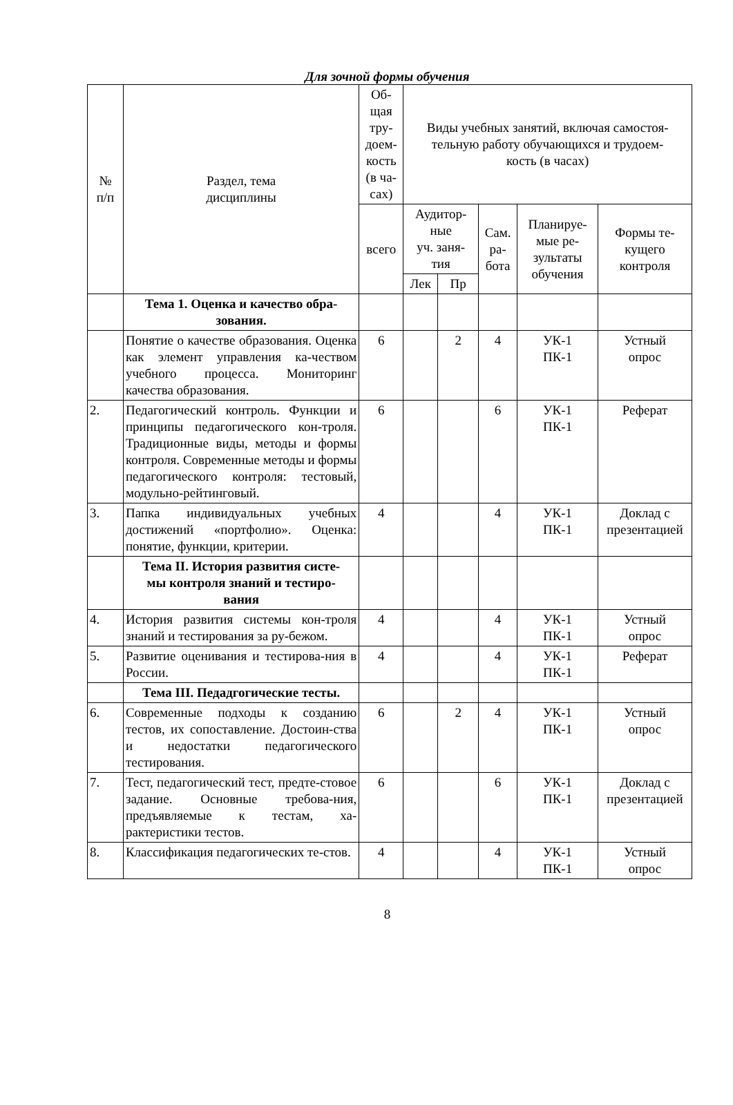Для зочной формы обучения
| № п/п | Раздел, тема дисциплины | Об- щая тру- доем- кость (в ча- сах) | Виды учебных занятий, включая самостоя- тельную работу обучающихся и трудоем- кость (в часах) | | | | |
| --- | --- | --- | --- | --- | --- | --- | --- |
| | | всего | Аудитор- ные уч. заня- тия | | Сам. ра- бота | Планируе- мые ре- зультаты обучения | Формы те- кущего контроля |
| | | | Лек | Пр | | | |
| | Тема 1. Оценка и качество обра- зования. | | | | | | |
| | Понятие о качестве образования. Оценка как элемент управления ка-чеством учебного процесса. Мониторинг качества образования. | 6 | | 2 | 4 | УК-1 ПК-1 | Устный опрос |
| 2. | Педагогический контроль. Функции и принципы педагогического кон-троля. Традиционные виды, методы и формы контроля. Современные методы и формы педагогического контроля: тестовый, модульно-рейтинговый. | 6 | | | 6 | УК-1 ПК-1 | Реферат |
| 3. | Папка индивидуальных учебных достижений «портфолио». Оценка: понятие, функции, критерии. | 4 | | | 4 | УК-1 ПК-1 | Доклад с презентацией |
| | Тема II. История развития систе- мы контроля знаний и тестиро- вания | | | | | | |
| 4. | История развития системы кон-троля знаний и тестирования за ру-бежом. | 4 | | | 4 | УК-1 ПК-1 | Устный опрос |
| 5. | Развитие оценивания и тестирова-ния в России. | 4 | | | 4 | УК-1 ПК-1 | Реферат |
| | Тема III. Педадгогические тесты. | | | | | | |
| 6. | Современные подходы к созданию тестов, их сопоставление. Достоин-ства и недостатки педагогического тестирования. | 6 | | 2 | 4 | УК-1 ПК-1 | Устный опрос |
| 7. | Тест, педагогический тест, предте-стовое задание. Основные требова-ния, предъявляемые к тестам, ха-рактеристики тестов. | 6 | | | 6 | УК-1 ПК-1 | Доклад с презентацией |
| 8. | Классификация педагогических те-стов. | 4 | | | 4 | УК-1 ПК-1 | Устный опрос |
8